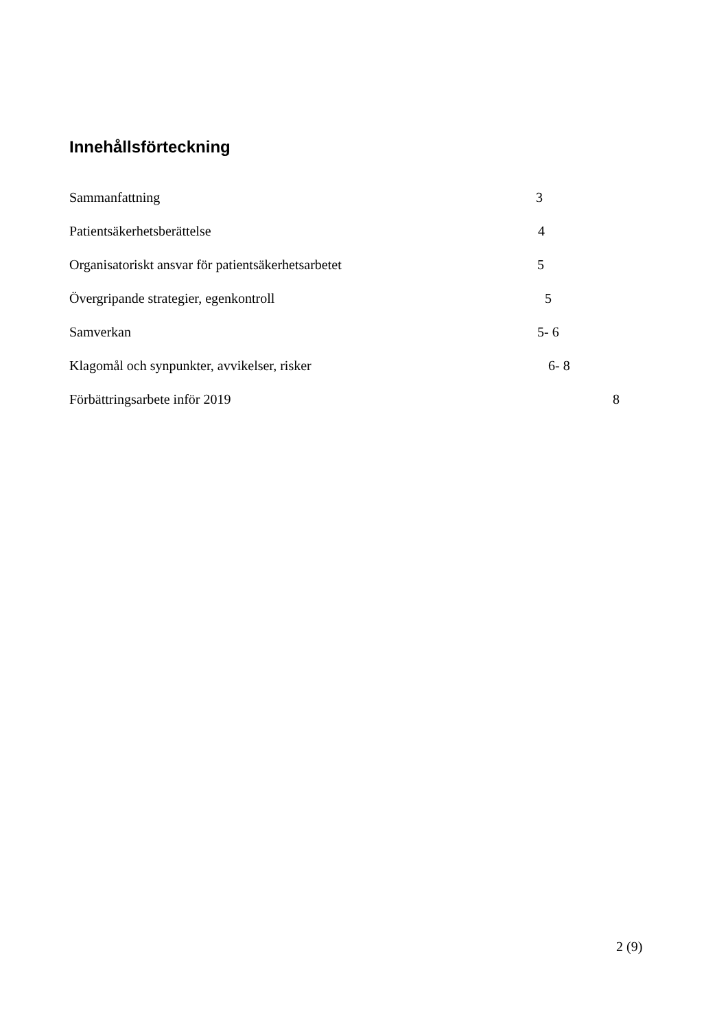Innehållsförteckning
Sammanfattning 3
Patientsäkerhetsberättelse 4
Organisatoriskt ansvar för patientsäkerhetsarbetet 5
Övergripande strategier, egenkontroll 5
Samverkan 5- 6
Klagomål och synpunkter, avvikelser, risker 6- 8
Förbättringsarbete inför 2019 8
2 (9)